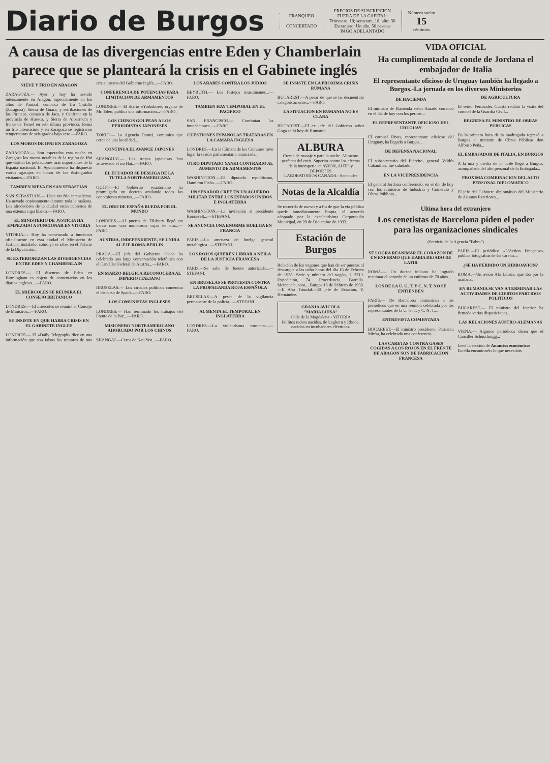Diario de Burgos
FRANQUEO
CONCERTADO
PRECIOS DE SUSCRIPCION
FUERA DE LA CAPITAL:
Trimestre, 10; semestre, 18; año: 30
Extranjero: Un año, 50 pesetas
PAGO ADELANTADO
Número suelto
15
céntimos
A causa de las divergencias entre Eden y Chamberlain parece que se planteará la crisis en el Gabinete inglés
NIEVE Y FRIO EN ARAGON
ZARAGOZA.— Ayer y hoy ha nevado intensamente en Aragón, especialmente en los altos de Panizal, comarca de Un Castillo (Zaragoza), Sierra de Guara, y estribaciones de los Pirineos, comarca de Jaca, y Canfranc en la provincia de Huesca, y Sierra de Albarracín y frente de Teruel en esta última provincia. Reina un frío intensísimo y en Zaragoza se registraron temperaturas de seis grados bajo cero.—FARO.
LOS MOROS DE IFNI EN ZARAGOZA
ZARAGOZA.— Son esperados esta noche en Zaragoza los moros notables de la región de Ifni que visitan las poblaciones más importantes de la España nacional. El Ayuntamiento ha dispuesto varios agasajos en honor de los distinguidos visitantes.—FARO.
TAMBIEN NIEVA EN SAN SEBASTIAN
SAN SEBASTIAN.— Hace un frío intensísimo. Ha nevado copiosamente durante toda la mañana. Los alrededores de la ciudad están cubiertos de una extensa capa blanca.—FARO.
EL MINISTERIO DE JUSTICIA HA EMPEZADO A FUNCIONAR EN VITORIA
VITORIA.— Hoy ha comenzado a funcionar oficialmente en esta ciudad el Ministerio de Justicia, instalado, como ya se sabe, en el Palacio de la Diputación...
SE EXTERIORIZAN LAS DIVERGENCIAS ENTRE EDEN Y CHAMBERLAIN
LONDRES.— El discurso de Eden en Birmingham es objeto de comentarios en los diarios ingleses...—FARO.
EL MIERCOLES SE REUNIRA EL CONSEJO BRITANICO
LONDRES.— El miércoles se reunirá el Consejo de Ministros...—FARO.
SE INSISTE EN QUE HABRA CRISIS EN EL GABINETE INGLES
LONDRES.— El «Daily Telegraph» dice en una información que son falsos los rumores de una crisis interna del Gobierno inglés...—FARO.
CONFERENCIA DE POTENCIAS PARA LIMITACION DE ARMAMENTOS
LONDRES.— El diario «Yorkshire», órgano de Mr. Eden, publica una información...—FARO.
LOS CHINOS GOLPEAN A LOS PERIODISTAS JAPONESES
TOKIO.— La Agencia Domei, comunica que cerca de una localidad...
CONTINUA EL AVANCE JAPONES
SHANGHAI.— Las tropas japonesas han atravesado el río Hai...—FARO.
EL ECUADOR SE DESLIGA DE LA TUTELA NORTEAMERICANA
QUITO.—El Gobierno ecuatoriano ha promulgado un decreto anulando todas las concesiones mineras...—FARO.
EL ORO DE ESPAÑA RUEDA POR EL MUNDO
LONDRES.—Al puerto de Tilsbury llegó un barco ruso con numerosas cajas de oro...—FARO.
AUSTRIA, INDEPENDIENTE, SE UNIRA AL EJE ROMA-BERLIN
PRAGA.—El jefe del Gobierno checo ha celebrado una larga conversación telefónica con el Canciller Federal de Austria...—FARO.
EN MARZO BELGICA RECONOCERA AL IMPERIO ITALIANO
BRUSELAS.— Los círculos políticos comentan el discurso de Spack...—FARO.
LOS COMUNISTAS INGLESES
LONDRES.— Han terminado los trabajos del Frente de la Paz...—FARO.
MISIONERO NORTEAMERICANO AHORCADO POR LOS CHINOS
SHANGAI.—Cerca de Kau Yen...—FARO.
LOS ARABES CONTRA LOS JUDIOS
BEYRUTH.— Los festejos musulmanes...—FARO.
TAMBIEN HAY TEMPORAL EN EL PACIFICO
SAN FRANCISCO.— Continúan las inundaciones...—FARO.
CUESTIONES ESPAÑOLAS TRATADAS EN LA CAMARA INGLESA
LONDRES.—En la Cámara de los Comunes tuvo lugar la sesión parlamentaria anunciada...
OTRO DIPUTADO YANKI CONTRARIO AL AUMENTO DE ARMAMENTOS
WASHINGTON.—El diputado republicano, Hamilton Fisha...—FARO.
UN SENADOR CREE EN UN ACUERDO MILITAR ENTRE LOS ESTADOS UNIDOS E INGLATERRA
WASHINGTON.—La invitación al presidente Roosevelt...—STEFANI.
SE ANUNCIA UNA ENORME HUELGA EN FRANCIA
PARIS.—La amenaza de huelga general metalúrgica...—STEFANI.
LOS ROJOS QUIEREN LIBRAR A NEILA DE LA JUSTICIA FRANCESA
PARIS.—Se sabe de fuente autorizada...—STEFANI.
EN BRUSELAS SE PROTESTA CONTRA LA PROPAGANDA ROJA ESPAÑOLA
BRUSELAS.—A pesar de la vigilancia permanente de la policía...—STEFANI.
AUMENTA EL TEMPORAL EN INGLATERRA
LONDRES.—La violentísima tormenta...—FARO.
SE INSISTE EN LA PROXIMA CRISIS RUMANA
BUCAREST.—A pesar de que se ha desmentido categóricamente...—FARO.
LA SITUACION EN RUMANIA NO ES CLARA
BUCAREST.—El ex jefe del Gobierno señor Goga salió hoy de Rumania...
ALBURA
Crema de masaje y para la noche. Alimento perfecto del cutis. Superior contra los efectos de la intemperie en AVION, AUTO y DEPORTES
LABORATORIOS CANADA - Santander
Notas de la Alcaldía
Se recuerda de nuevo y a fin de que la vía pública quede inmediatamente limpia, el acuerdo adoptado por la excelentísima Corporación Municipal, en 20 de Diciembre de 1933...
Estación de Burgos
Relación de los vagones que han de ser puestos al descargue a las ocho horas del día 16 de Febrero de 1938: Serie y número del vagón, J. 3713. Expedición, 74. Procedencia, Barrella. Mercancía, sosa... Burgos 15 de Febrero de 1938.—II Año Triunfal.—El jefe de Estación, V. Hernández.
GRANJA AVICOLA
"MARIA LUISA"
Calle de la Magdalena - VITORIA
Pollitos recien nacidos, de Leghorn y Rhode, nacidos en incubadores eléctricas.
VIDA OFICIAL
Ha cumplimentado al conde de Jordana el embajador de Italia
El representante oficioso de Uruguay también ha llegado a Burgos.-La jornada en los diversos Ministerios
DE HACIENDA
El ministro de Hacienda señor Amado convocó en el día de hoy con los peritos...
EL REPRESENTANTE OFICIOSO DEL URUGUAY
El coronel Rivas, representante oficioso del Uruguay, ha llegado a Burgos...
DE DEFENSA NACIONAL
El subsecretario del Ejército, general Valdés Cabanilles, fué saludado...
EN LA VICEPRESIDENCIA
El general Jordana conferenció, en el día de hoy con los ministros de Industria y Comercio y Obras Públicas...
DE AGRICULTURA
El señor Fernández Cuesta recibió la visita del coronel de la Guardia Civil...
REGRESA EL MINISTRO DE OBRAS PUBLICAS
En la primera hora de la madrugada regresó a Burgos el ministro de Obras Públicas don Alfonso Peña...
EL EMBAJADOR DE ITALIA, EN BURGOS
A la una y media de la tarde llegó a Burgos, acompañado del alto personal de la Embajada...
PROXIMA COMBINACION DEL ALTO PERSONAL DIPLOMATICO
El jefe del Gabinete diplomático del Ministerio de Asuntos Exteriores...
Ultima hora del extranjero
Los cenetistas de Barcelona piden el poder para las organizaciones sindicales
(Servicio de la Agencia "Fabra")
SE LOGRA REANIMAR EL CORAZON DE UN ENFERMO QUE HABIA DEJADO DE LATIR
ROMA.— Un doctor italiano ha logrado reanimar el corazón de un enfermo de 70 años...
LOS DE LA U. G. T. Y C. N. T. NO SE ENTIENDEN
PARIS.— De Barcelona comunican a los periódicos que en una reunión celebrada por los representantes de la U. G. T. y C. N. T....
ENTREVISTA COMENTADA
BUCAREST.—El ministro presidente, Patriarca Mirón, ha celebrado una conferencia...
LAS CARETAS CONTRA GASES COGIDAS A LOS ROJOS EN EL FRENTE DE ARAGON SON DE FABRICACION FRANCESA
PARIS.—El periódico «L'Action Française» publica fotografías de las caretas...
¿SE HA PERDIDO UN HIDROAVION?
ROMA.—Un avión Ala Litoria, que iba por la mañana...
EN RUMANIA SE VAN A TERMINAR LAS ACTIVIDADES DE CIERTOS PARTIDOS POLITICOS
BUCAREST.— El ministro del Interior ha firmado varias disposiciones...
LAS RELACIONES AUSTRO-ALEMANAS
VIENA.— Algunos periódicos dicen que el Canciller Schuschnigg...
Leed la sección de Anuncios económicos
En ella encontraréis lo que necesitáis